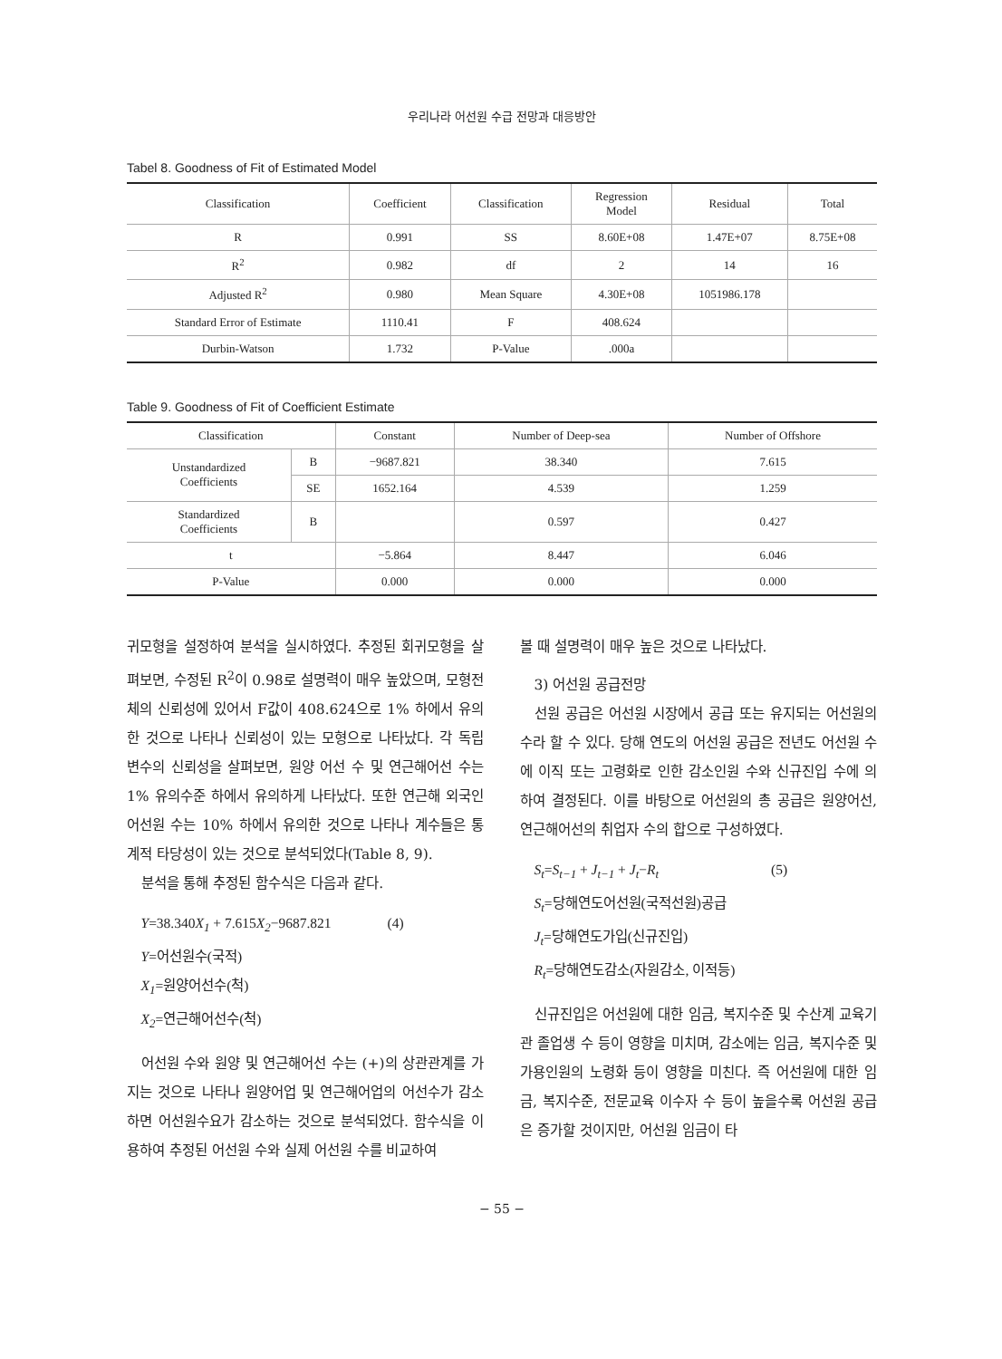우리나라 어선원 수급 전망과 대응방안
Tabel 8. Goodness of Fit of Estimated Model
| Classification | Coefficient | Classification | Regression Model | Residual | Total |
| --- | --- | --- | --- | --- | --- |
| R | 0.991 | SS | 8.60E+08 | 1.47E+07 | 8.75E+08 |
| R<sup>2</sup> | 0.982 | df | 2 | 14 | 16 |
| Adjusted R<sup>2</sup> | 0.980 | Mean Square | 4.30E+08 | 1051986.178 | |
| Standard Error of Estimate | 1110.41 | F | 408.624 | | |
| Durbin-Watson | 1.732 | P-Value | .000a | | |
Table 9. Goodness of Fit of Coefficient Estimate
| Classification | | Constant | Number of Deep-sea | Number of Offshore |
| --- | --- | --- | --- | --- |
| Unstandardized Coefficients | B | −9687.821 | 38.340 | 7.615 |
| | SE | 1652.164 | 4.539 | 1.259 |
| Standardized Coefficients | B | | 0.597 | 0.427 |
| t | | −5.864 | 8.447 | 6.046 |
| P-Value | | 0.000 | 0.000 | 0.000 |
귀모형을 설정하여 분석을 실시하였다. 추정된 회귀모형을 살펴보면, 수정된 R<sup>2</sup>이 0.98로 설명력이 매우 높았으며, 모형전체의 신뢰성에 있어서 F값이 408.624으로 1% 하에서 유의한 것으로 나타나 신뢰성이 있는 모형으로 나타났다. 각 독립변수의 신뢰성을 살펴보면, 원양 어선 수 및 연근해어선 수는 1% 유의수준 하에서 유의하게 나타났다. 또한 연근해 외국인 어선원 수는 10% 하에서 유의한 것으로 나타나 계수들은 통계적 타당성이 있는 것으로 분석되었다(Table 8, 9).
분석을 통해 추정된 함수식은 다음과 같다.
Y=38.340 X<sub>1</sub> + 7.615 X<sub>2</sub>−9687.821 (4)
Y=어선원수(국적)
X<sub>1</sub>=원양어선수(척)
X<sub>2</sub>=연근해어선수(척)
어선원 수와 원양 및 연근해어선 수는 (+)의 상관관계를 가지는 것으로 나타나 원양어업 및 연근해어업의 어선수가 감소하면 어선원수요가 감소하는 것으로 분석되었다. 함수식을 이용하여 추정된 어선원 수와 실제 어선원 수를 비교하여
볼 때 설명력이 매우 높은 것으로 나타났다.
3) 어선원 공급전망
선원 공급은 어선원 시장에서 공급 또는 유지되는 어선원의 수라 할 수 있다. 당해 연도의 어선원 공급은 전년도 어선원 수에 이직 또는 고령화로 인한 감소인원 수와 신규진입 수에 의하여 결정된다. 이를 바탕으로 어선원의 총 공급은 원양어선, 연근해어선의 취업자 수의 합으로 구성하였다.
S<sub>t</sub>=S<sub>t−1</sub> + J<sub>t−1</sub> + J<sub>t</sub>−R<sub>t</sub> (5)
S<sub>t</sub>=당해연도어선원(국적선원)공급
J<sub>t</sub>=당해연도가입(신규진입)
R<sub>t</sub>=당해연도감소(자원감소, 이적등)
신규진입은 어선원에 대한 임금, 복지수준 및 수산계 교육기관 졸업생 수 등이 영향을 미치며, 감소에는 임금, 복지수준 및 가용인원의 노령화 등이 영향을 미친다. 즉 어선원에 대한 임금, 복지수준, 전문교육 이수자 수 등이 높을수록 어선원 공급은 증가할 것이지만, 어선원 임금이 타
− 55 −